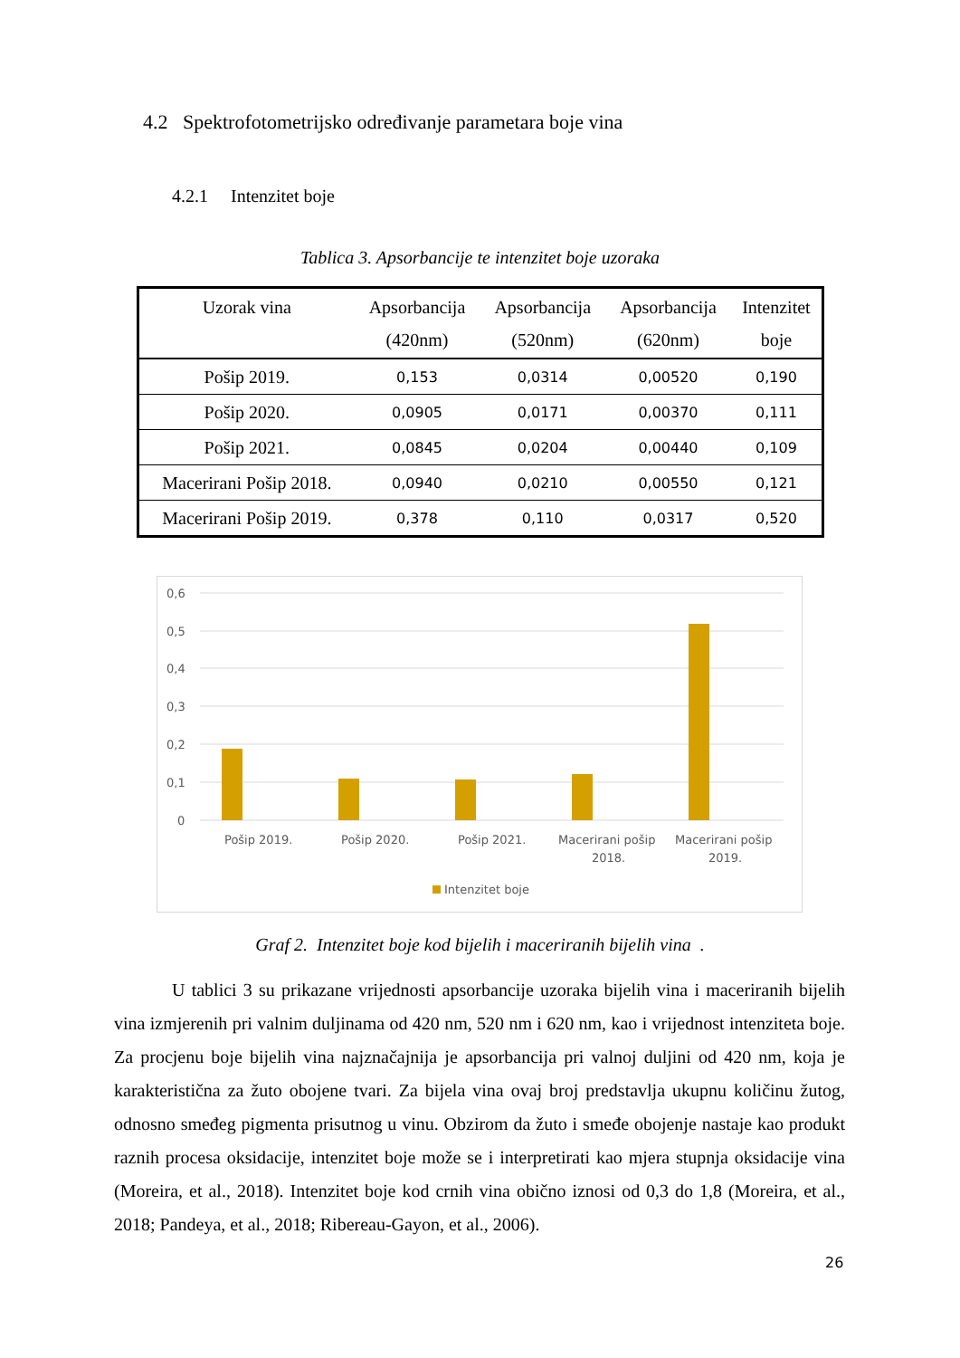4.2 Spektrofotometrijsko određivanje parametara boje vina
4.2.1 Intenzitet boje
Tablica 3. Apsorbancije te intenzitet boje uzoraka
| Uzorak vina | Apsorbancija (420nm) | Apsorbancija (520nm) | Apsorbancija (620nm) | Intenzitet boje |
| --- | --- | --- | --- | --- |
| Pošip 2019. | 0,153 | 0,0314 | 0,00520 | 0,190 |
| Pošip 2020. | 0,0905 | 0,0171 | 0,00370 | 0,111 |
| Pošip 2021. | 0,0845 | 0,0204 | 0,00440 | 0,109 |
| Macerirani Pošip 2018. | 0,0940 | 0,0210 | 0,00550 | 0,121 |
| Macerirani Pošip 2019. | 0,378 | 0,110 | 0,0317 | 0,520 |
0,6
0,5
0,4
0,3
0,2
0,1
0
Pošip 2019.
Pošip 2020.
Pošip 2021.
Macerirani pošip
2018.
Macerirani pošip
2019.
Intenzitet boje
Graf 2. Intenzitet boje kod bijelih i maceriranih bijelih vina .
U tablici 3 su prikazane vrijednosti apsorbancije uzoraka bijelih vina i maceriranih bijelih vina izmjerenih pri valnim duljinama od 420 nm, 520 nm i 620 nm, kao i vrijednost intenziteta boje. Za procjenu boje bijelih vina najznačajnija je apsorbancija pri valnoj duljini od 420 nm, koja je karakteristična za žuto obojene tvari. Za bijela vina ovaj broj predstavlja ukupnu količinu žutog, odnosno smeđeg pigmenta prisutnog u vinu. Obzirom da žuto i smeđe obojenje nastaje kao produkt raznih procesa oksidacije, intenzitet boje može se i interpretirati kao mjera stupnja oksidacije vina (Moreira, et al., 2018). Intenzitet boje kod crnih vina obično iznosi od 0,3 do 1,8 (Moreira, et al., 2018; Pandeya, et al., 2018; Ribereau-Gayon, et al., 2006).
26